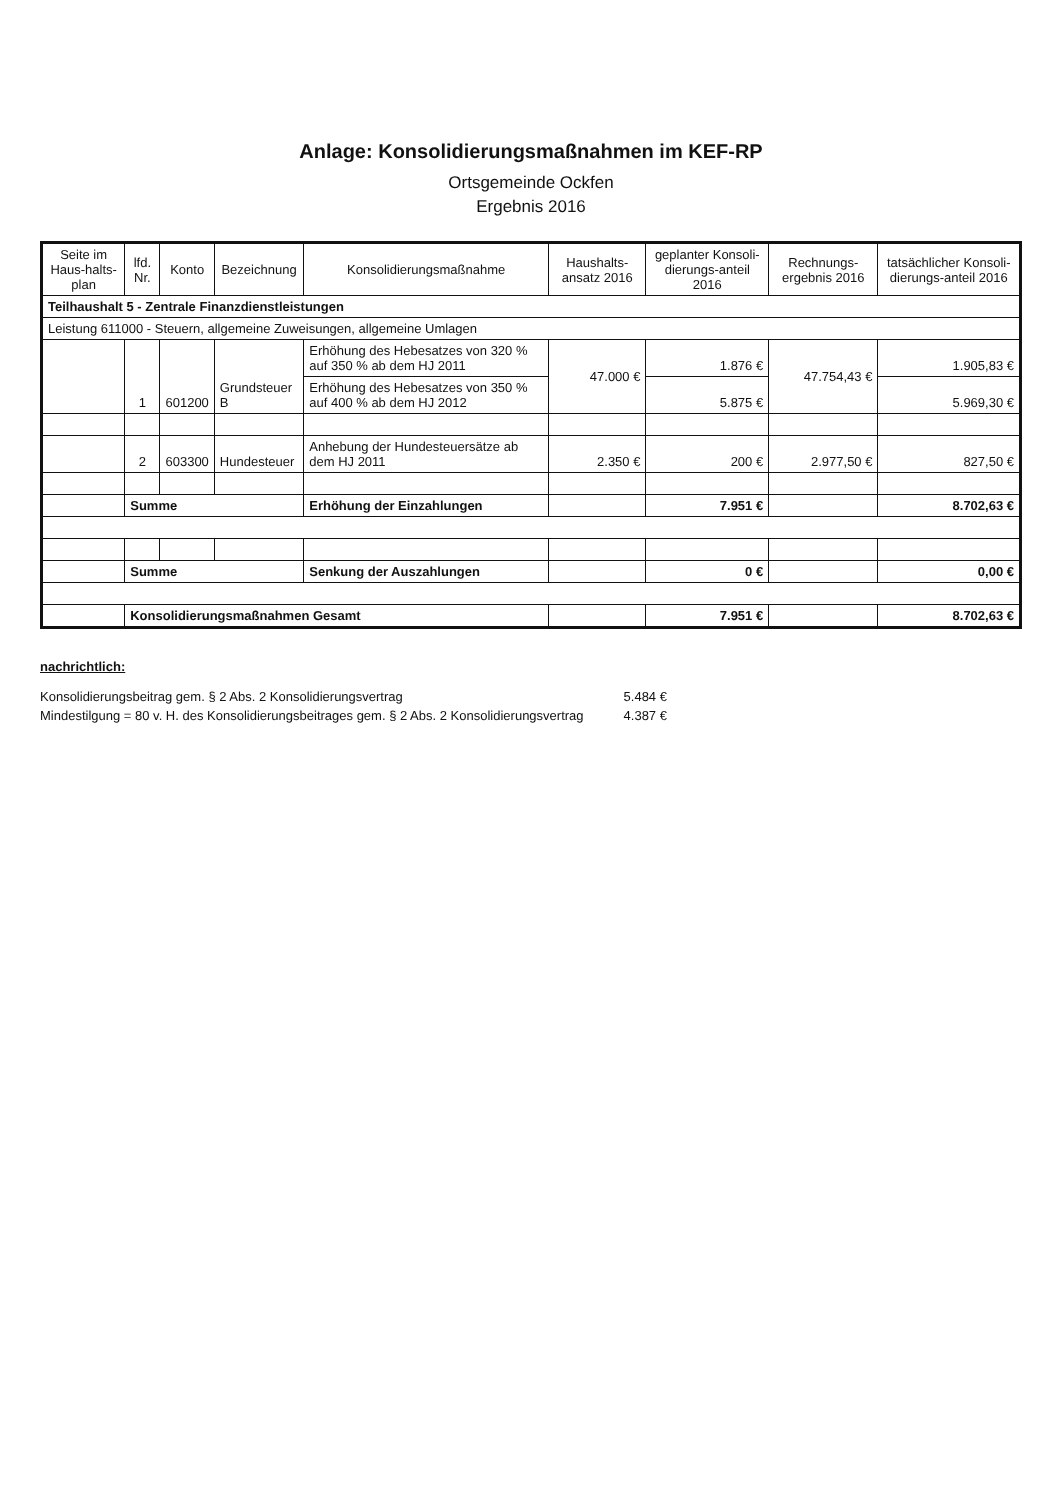Anlage: Konsolidierungsmaßnahmen im KEF-RP
Ortsgemeinde Ockfen
Ergebnis 2016
| Seite im Haus-halts-plan | lfd. Nr. | Konto | Bezeichnung | Konsolidierungsmaßnahme | Haushalts-ansatz 2016 | geplanter Konsoli-dierungs-anteil 2016 | Rechnungs-ergebnis 2016 | tatsächlicher Konsoli-dierungs-anteil 2016 |
| --- | --- | --- | --- | --- | --- | --- | --- | --- |
| Teilhaushalt 5 - Zentrale Finanzdienstleistungen | | | | | | | | |
| Leistung 611000 - Steuern, allgemeine Zuweisungen, allgemeine Umlagen | | | | | | | | |
| | 1 | 601200 | Grundsteuer B | Erhöhung des Hebesatzes von 320 % auf 350 % ab dem HJ 2011 | 47.000 € | 1.876 € | 47.754,43 € | 1.905,83 € |
| | | | | Erhöhung des Hebesatzes von 350 % auf 400 % ab dem HJ 2012 | | 5.875 € | | 5.969,30 € |
| | 2 | 603300 | Hundesteuer | Anhebung der Hundesteuersätze ab dem HJ 2011 | 2.350 € | 200 € | 2.977,50 € | 827,50 € |
| | Summe | | | Erhöhung der Einzahlungen | | 7.951 € | | 8.702,63 € |
| | Summe | | | Senkung der Auszahlungen | | 0 € | | 0,00 € |
| | Konsolidierungsmaßnahmen Gesamt | | | | | 7.951 € | | 8.702,63 € |
nachrichtlich:
| Konsolidierungsbeitrag gem. § 2 Abs. 2 Konsolidierungsvertrag | 5.484 € |
| Mindestilgung = 80 v. H. des Konsolidierungsbeitrages gem. § 2 Abs. 2 Konsolidierungsvertrag | 4.387 € |